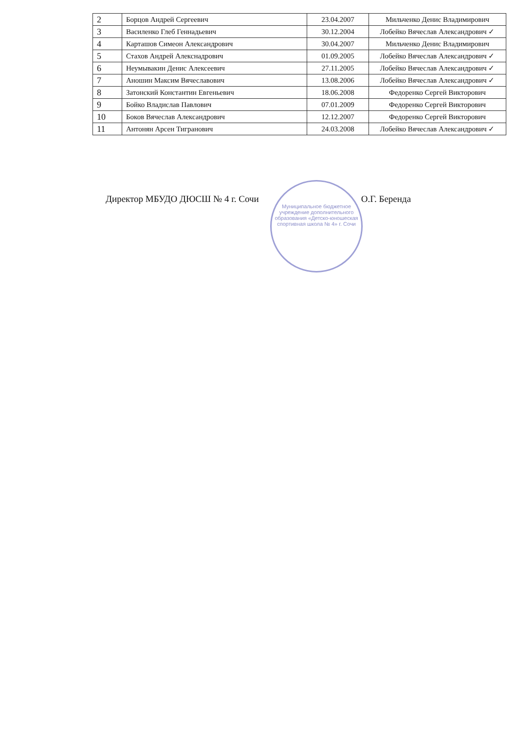| 2 | Борцов Андрей Сергеевич | 23.04.2007 | Мильченко Денис Владимирович |
| 3 | Василенко Глеб Геннадьевич | 30.12.2004 | Лобейко Вячеслав Александрович ✓ |
| 4 | Карташов Симеон Александрович | 30.04.2007 | Мильченко Денис Владимирович |
| 5 | Стахов Андрей Алекснадрович | 01.09.2005 | Лобейко Вячеслав Александрович ✓ |
| 6 | Неумывакин Денис Алексеевич | 27.11.2005 | Лобейко Вячеслав Александрович ✓ |
| 7 | Аношин Максим Вячеславович | 13.08.2006 | Лобейко Вячеслав Александрович ✓ |
| 8 | Затонский Константин Евгеньевич | 18.06.2008 | Федоренко Сергей Викторович |
| 9 | Бойко Владислав Павлович | 07.01.2009 | Федоренко Сергей Викторович |
| 10 | Боков Вячеслав Александрович | 12.12.2007 | Федоренко Сергей Викторович |
| 11 | Антонян Арсен Тигранович | 24.03.2008 | Лобейко Вячеслав Александрович ✓ |
Директор МБУДО ДЮСШ № 4 г. Сочи О.Г. Беренда
Муниципальное бюджетное учреждение дополнительного образования «Детско-юношеская спортивная школа № 4» г. Сочи